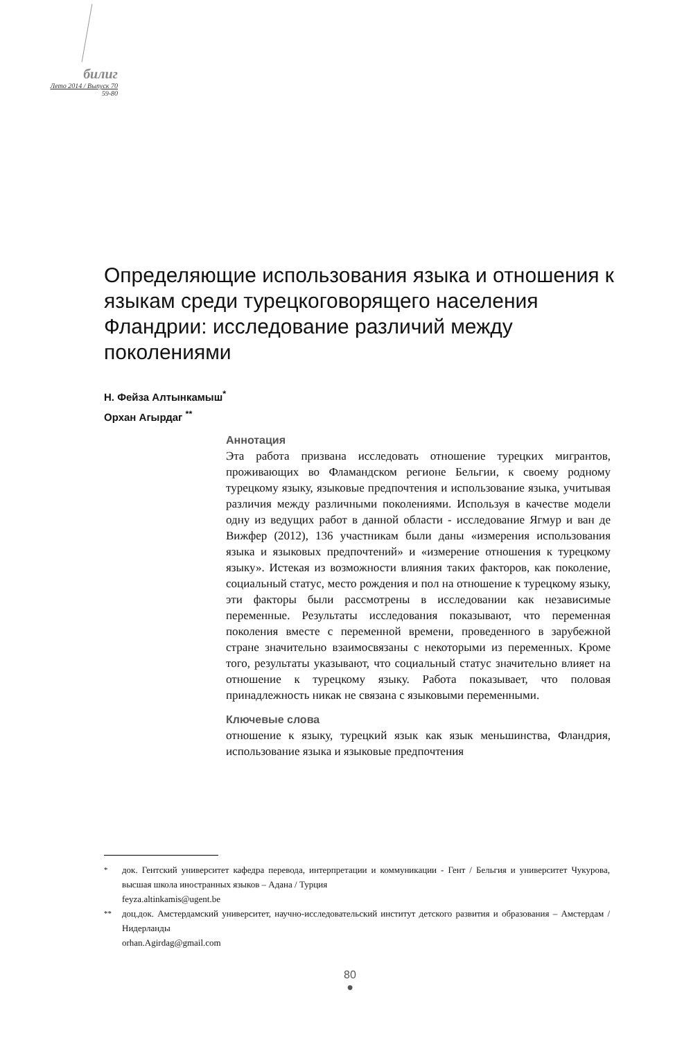билиг
Лето 2014 / Выпуск 70
59-80
Определяющие использования языка и отношения к языкам среди турецкоговорящего населения Фландрии: исследование различий между поколениями
Н. Фейза Алтынкамыш<sup>*</sup>
Орхан Агырдаг <sup>**</sup>
Аннотация
Эта работа призвана исследовать отношение турецких мигрантов, проживающих во Фламандском регионе Бельгии, к своему родному турецкому языку, языковые предпочтения и использование языка, учитывая различия между различными поколениями. Используя в качестве модели одну из ведущих работ в данной области - исследование Ягмур и ван де Вижфер (2012), 136 участникам были даны «измерения использования языка и языковых предпочтений» и «измерение отношения к турецкому языку». Истекая из возможности влияния таких факторов, как поколение, социальный статус, место рождения и пол на отношение к турецкому языку, эти факторы были рассмотрены в исследовании как независимые переменные. Результаты исследования показывают, что переменная поколения вместе с переменной времени, проведенного в зарубежной стране значительно взаимосвязаны с некоторыми из переменных. Кроме того, результаты указывают, что социальный статус значительно влияет на отношение к турецкому языку. Работа показывает, что половая принадлежность никак не связана с языковыми переменными.
Ключевые слова
отношение к языку, турецкий язык как язык меньшинства, Фландрия, использование языка и языковые предпочтения
<sup>*</sup> док. Гентский университет кафедра перевода, интерпретации и коммуникации - Гент / Бельгия и университет Чукурова, высшая школа иностранных языков – Адана / Турция
feyza.altinkamis@ugent.be
<sup>**</sup> доц.док. Амстердамский университет, научно-исследовательский институт детского развития и образования – Амстердам / Нидерланды
orhan.Agirdag@gmail.com
80
●